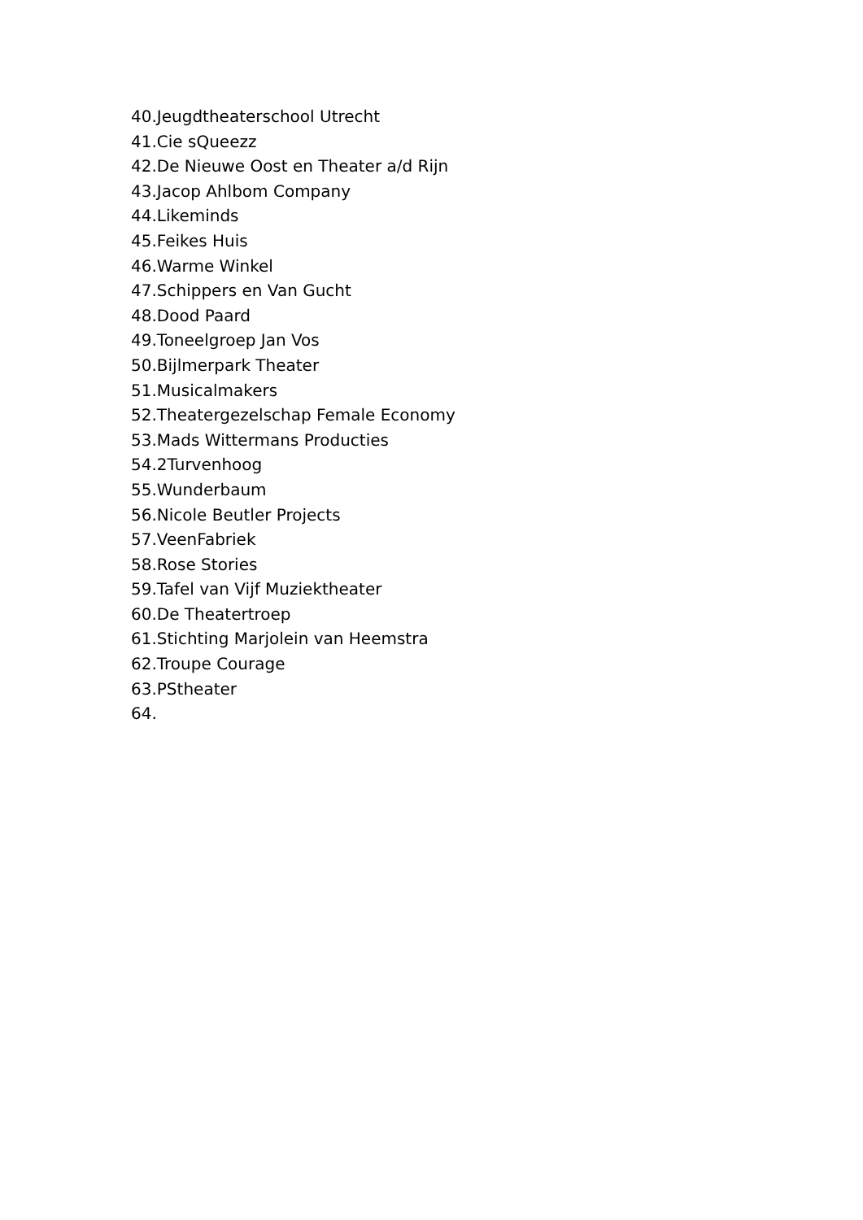40.Jeugdtheaterschool Utrecht
41.Cie sQueezz
42.De Nieuwe Oost en Theater a/d Rijn
43.Jacop Ahlbom Company
44.Likeminds
45.Feikes Huis
46.Warme Winkel
47.Schippers en Van Gucht
48.Dood Paard
49.Toneelgroep Jan Vos
50.Bijlmerpark Theater
51.Musicalmakers
52.Theatergezelschap Female Economy
53.Mads Wittermans Producties
54.2Turvenhoog
55.Wunderbaum
56.Nicole Beutler Projects
57.VeenFabriek
58.Rose Stories
59.Tafel van Vijf Muziektheater
60.De Theatertroep
61.Stichting Marjolein van Heemstra
62.Troupe Courage
63.PStheater
64.